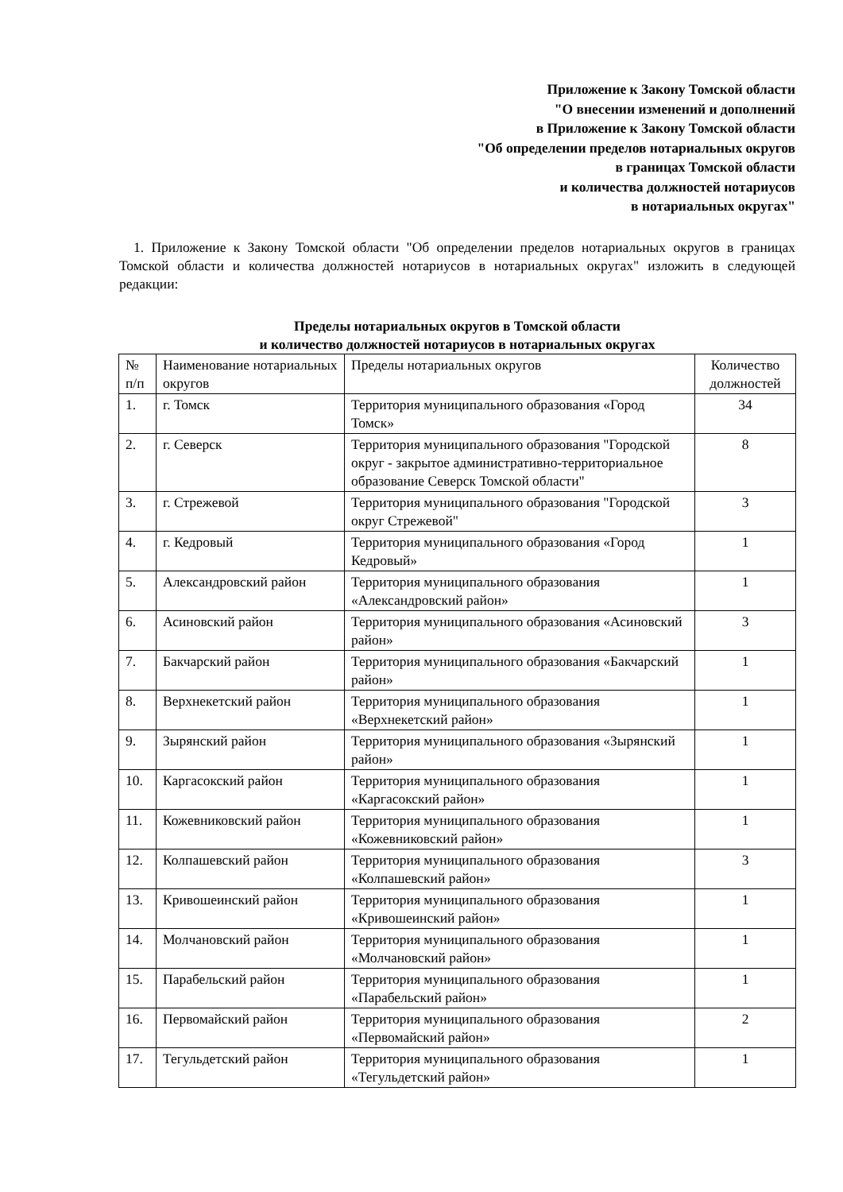Приложение к Закону Томской области
"О внесении изменений и дополнений
в Приложение к Закону Томской области
"Об определении пределов нотариальных округов
в границах Томской области
и количества должностей нотариусов
в нотариальных округах"
1. Приложение к Закону Томской области "Об определении пределов нотариальных округов в границах Томской области и количества должностей нотариусов в нотариальных округах" изложить в следующей редакции:
Пределы нотариальных округов в Томской области
и количество должностей нотариусов в нотариальных округах
| № п/п | Наименование нотариальных округов | Пределы нотариальных округов | Количество должностей |
| --- | --- | --- | --- |
| 1. | г. Томск | Территория муниципального образования «Город Томск» | 34 |
| 2. | г. Северск | Территория муниципального образования "Городской округ - закрытое административно-территориальное образование Северск Томской области" | 8 |
| 3. | г. Стрежевой | Территория муниципального образования "Городской округ Стрежевой" | 3 |
| 4. | г. Кедровый | Территория муниципального образования «Город Кедровый» | 1 |
| 5. | Александровский район | Территория муниципального образования «Александровский район» | 1 |
| 6. | Асиновский район | Территория муниципального образования «Асиновский район» | 3 |
| 7. | Бакчарский район | Территория муниципального образования «Бакчарский район» | 1 |
| 8. | Верхнекетский район | Территория муниципального образования «Верхнекетский район» | 1 |
| 9. | Зырянский район | Территория муниципального образования «Зырянский район» | 1 |
| 10. | Каргасокский район | Территория муниципального образования «Каргасокский район» | 1 |
| 11. | Кожевниковский район | Территория муниципального образования «Кожевниковский район» | 1 |
| 12. | Колпашевский район | Территория муниципального образования «Колпашевский район» | 3 |
| 13. | Кривошеинский район | Территория муниципального образования «Кривошеинский район» | 1 |
| 14. | Молчановский район | Территория муниципального образования «Молчановский район» | 1 |
| 15. | Парабельский район | Территория муниципального образования «Парабельский район» | 1 |
| 16. | Первомайский район | Территория муниципального образования «Первомайский район» | 2 |
| 17. | Тегульдетский район | Территория муниципального образования «Тегульдетский район» | 1 |